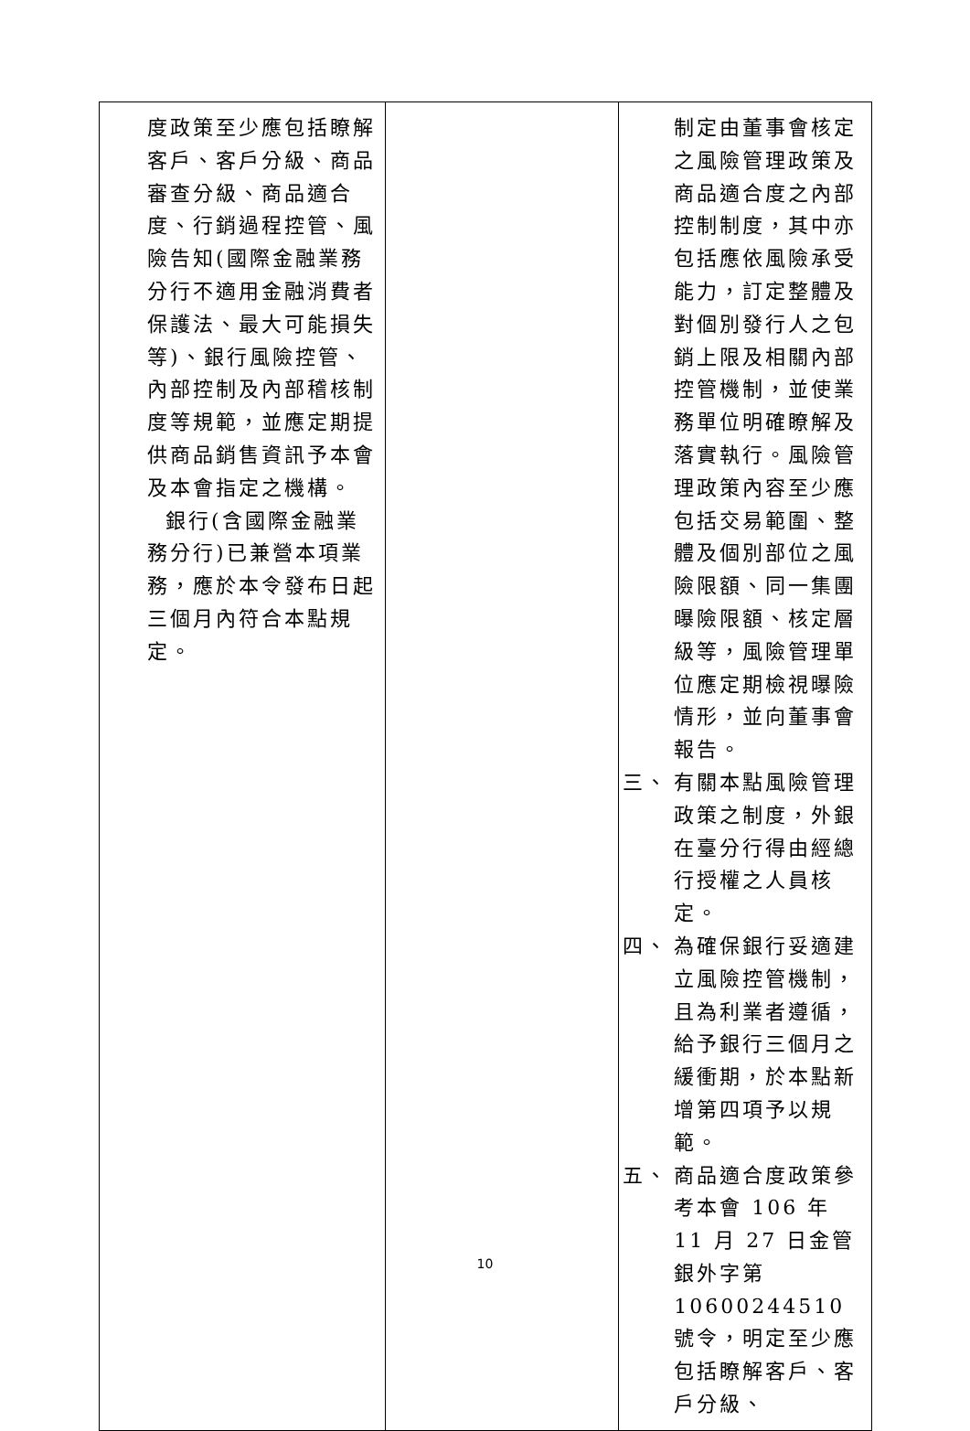| 度政策至少應包括瞭解客戶、客戶分級、商品審查分級、商品適合度、行銷過程控管、風險告知(國際金融業務分行不適用金融消費者保護法、最大可能損失等)、銀行風險控管、內部控制及內部稽核制度等規範，並應定期提供商品銷售資訊予本會及本會指定之機構。 銀行(含國際金融業務分行)已兼營本項業務，應於本令發布日起三個月內符合本點規定。 | | 制定由董事會核定之風險管理政策及商品適合度之內部控制制度，其中亦包括應依風險承受能力，訂定整體及對個別發行人之包銷上限及相關內部控管機制，並使業務單位明確瞭解及落實執行。風險管理政策內容至少應包括交易範圍、整體及個別部位之風險限額、同一集團曝險限額、核定層級等，風險管理單位應定期檢視曝險情形，並向董事會報告。 三、 有關本點風險管理政策之制度，外銀在臺分行得由經總行授權之人員核定。 四、 為確保銀行妥適建立風險控管機制，且為利業者遵循，給予銀行三個月之緩衝期，於本點新增第四項予以規範。 五、 商品適合度政策參考本會 106 年 11 月 27 日金管銀外字第 10600244510 號令，明定至少應包括瞭解客戶、客戶分級、 |
10